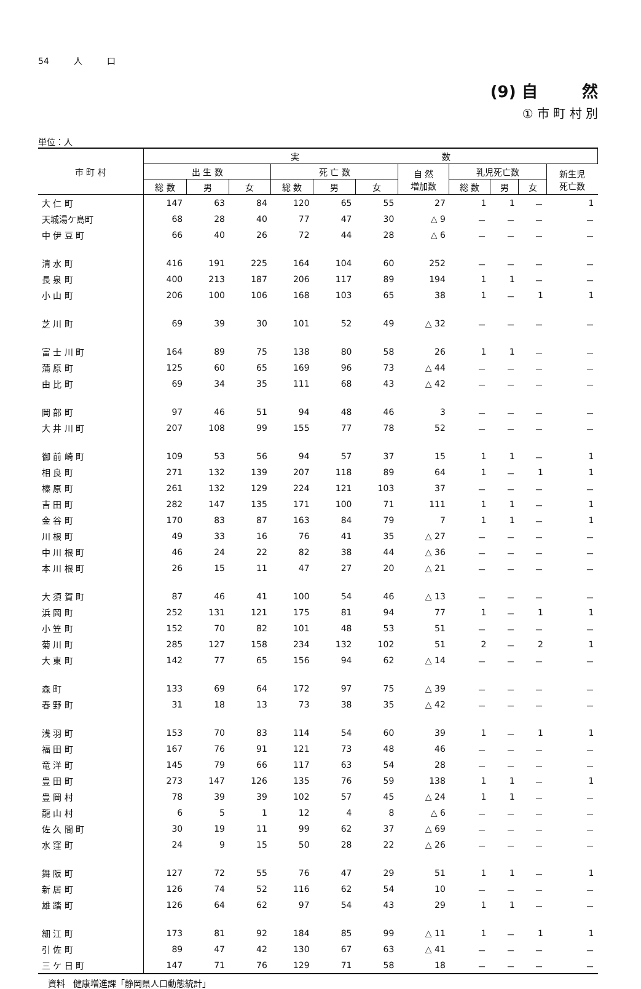54 人 口
(9) 自 然
① 市 町 村 別
単位：人
| 市 町 村 | 実 数 | | | | | | | | | | |
| --- | --- | --- | --- | --- | --- | --- | --- | --- | --- | --- | --- |
| | 出 生 数 | | | 死 亡 数 | | | 自 然 増加数 | 乳児死亡数 | | | 新生児 死亡数 |
| | 総 数 | 男 | 女 | 総 数 | 男 | 女 | | 総 数 | 男 | 女 | |
| 大 仁 町 | 147 | 63 | 84 | 120 | 65 | 55 | 27 | 1 | 1 | － | 1 |
| 天城湯ケ島町 | 68 | 28 | 40 | 77 | 47 | 30 | △ 9 | － | － | － | － |
| 中 伊 豆 町 | 66 | 40 | 26 | 72 | 44 | 28 | △ 6 | － | － | － | － |
| 清 水 町 | 416 | 191 | 225 | 164 | 104 | 60 | 252 | － | － | － | － |
| 長 泉 町 | 400 | 213 | 187 | 206 | 117 | 89 | 194 | 1 | 1 | － | － |
| 小 山 町 | 206 | 100 | 106 | 168 | 103 | 65 | 38 | 1 | － | 1 | 1 |
| 芝 川 町 | 69 | 39 | 30 | 101 | 52 | 49 | △ 32 | － | － | － | － |
| 富 士 川 町 | 164 | 89 | 75 | 138 | 80 | 58 | 26 | 1 | 1 | － | － |
| 蒲 原 町 | 125 | 60 | 65 | 169 | 96 | 73 | △ 44 | － | － | － | － |
| 由 比 町 | 69 | 34 | 35 | 111 | 68 | 43 | △ 42 | － | － | － | － |
| 岡 部 町 | 97 | 46 | 51 | 94 | 48 | 46 | 3 | － | － | － | － |
| 大 井 川 町 | 207 | 108 | 99 | 155 | 77 | 78 | 52 | － | － | － | － |
| 御 前 崎 町 | 109 | 53 | 56 | 94 | 57 | 37 | 15 | 1 | 1 | － | 1 |
| 相 良 町 | 271 | 132 | 139 | 207 | 118 | 89 | 64 | 1 | － | 1 | 1 |
| 榛 原 町 | 261 | 132 | 129 | 224 | 121 | 103 | 37 | － | － | － | － |
| 吉 田 町 | 282 | 147 | 135 | 171 | 100 | 71 | 111 | 1 | 1 | － | 1 |
| 金 谷 町 | 170 | 83 | 87 | 163 | 84 | 79 | 7 | 1 | 1 | － | 1 |
| 川 根 町 | 49 | 33 | 16 | 76 | 41 | 35 | △ 27 | － | － | － | － |
| 中 川 根 町 | 46 | 24 | 22 | 82 | 38 | 44 | △ 36 | － | － | － | － |
| 本 川 根 町 | 26 | 15 | 11 | 47 | 27 | 20 | △ 21 | － | － | － | － |
| 大 須 賀 町 | 87 | 46 | 41 | 100 | 54 | 46 | △ 13 | － | － | － | － |
| 浜 岡 町 | 252 | 131 | 121 | 175 | 81 | 94 | 77 | 1 | － | 1 | 1 |
| 小 笠 町 | 152 | 70 | 82 | 101 | 48 | 53 | 51 | － | － | － | － |
| 菊 川 町 | 285 | 127 | 158 | 234 | 132 | 102 | 51 | 2 | － | 2 | 1 |
| 大 東 町 | 142 | 77 | 65 | 156 | 94 | 62 | △ 14 | － | － | － | － |
| 森 町 | 133 | 69 | 64 | 172 | 97 | 75 | △ 39 | － | － | － | － |
| 春 野 町 | 31 | 18 | 13 | 73 | 38 | 35 | △ 42 | － | － | － | － |
| 浅 羽 町 | 153 | 70 | 83 | 114 | 54 | 60 | 39 | 1 | － | 1 | 1 |
| 福 田 町 | 167 | 76 | 91 | 121 | 73 | 48 | 46 | － | － | － | － |
| 竜 洋 町 | 145 | 79 | 66 | 117 | 63 | 54 | 28 | － | － | － | － |
| 豊 田 町 | 273 | 147 | 126 | 135 | 76 | 59 | 138 | 1 | 1 | － | 1 |
| 豊 岡 村 | 78 | 39 | 39 | 102 | 57 | 45 | △ 24 | 1 | 1 | － | － |
| 龍 山 村 | 6 | 5 | 1 | 12 | 4 | 8 | △ 6 | － | － | － | － |
| 佐 久 間 町 | 30 | 19 | 11 | 99 | 62 | 37 | △ 69 | － | － | － | － |
| 水 窪 町 | 24 | 9 | 15 | 50 | 28 | 22 | △ 26 | － | － | － | － |
| 舞 阪 町 | 127 | 72 | 55 | 76 | 47 | 29 | 51 | 1 | 1 | － | 1 |
| 新 居 町 | 126 | 74 | 52 | 116 | 62 | 54 | 10 | － | － | － | － |
| 雄 踏 町 | 126 | 64 | 62 | 97 | 54 | 43 | 29 | 1 | 1 | － | － |
| 細 江 町 | 173 | 81 | 92 | 184 | 85 | 99 | △ 11 | 1 | － | 1 | 1 |
| 引 佐 町 | 89 | 47 | 42 | 130 | 67 | 63 | △ 41 | － | － | － | － |
| 三 ケ 日 町 | 147 | 71 | 76 | 129 | 71 | 58 | 18 | － | － | － | － |
資料 健康増進課「静岡県人口動態統計」